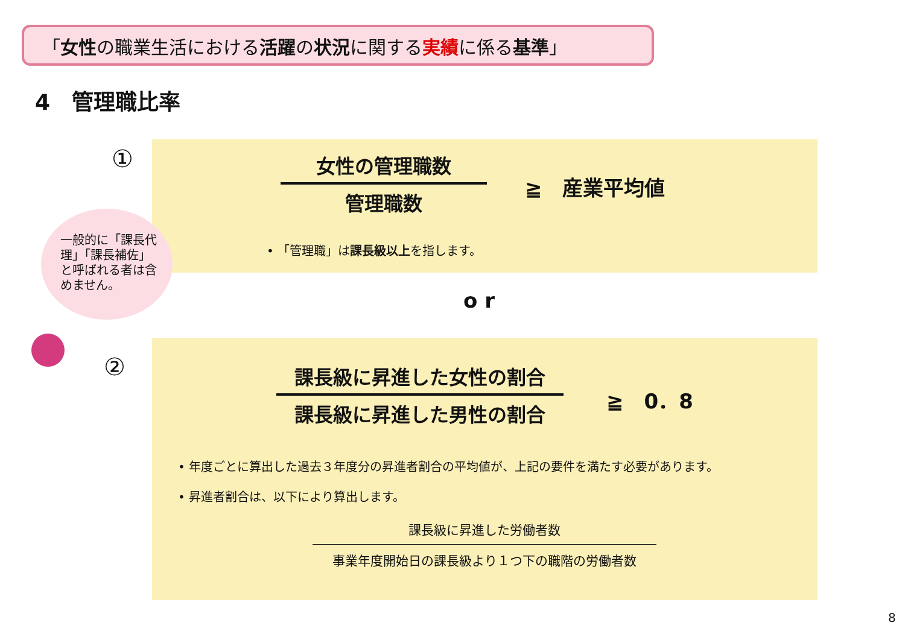「女性の職業生活における活躍の状況に関する実績に係る基準」
4　管理職比率
①
女性の管理職数
管理職数
≧　産業平均値
• 「管理職」は課長級以上を指します。
一般的に「課長代理」「課長補佐」と呼ばれる者は含めません。
o r
②
課長級に昇進した女性の割合
課長級に昇進した男性の割合
≧　0．8
• 年度ごとに算出した過去３年度分の昇進者割合の平均値が、上記の要件を満たす必要があります。
• 昇進者割合は、以下により算出します。
課長級に昇進した労働者数
事業年度開始日の課長級より１つ下の職階の労働者数
8